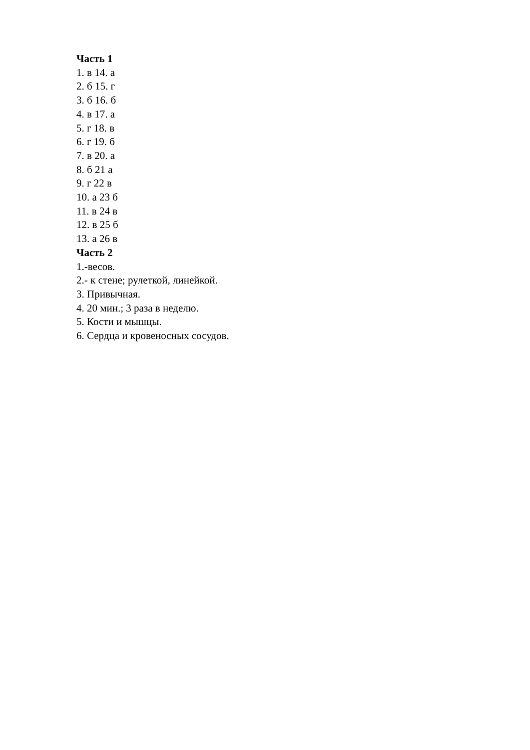Часть 1
1. в 14. а
2. б 15. г
3. б 16. б
4. в 17. а
5. г 18. в
6. г 19. б
7. в 20. а
8. б 21 а
9. г 22 в
10. а 23 б
11. в 24 в
12. в 25 б
13. а 26 в
Часть 2
1.-весов.
2.- к стене; рулеткой, линейкой.
3. Привычная.
4. 20 мин.; 3 раза в неделю.
5. Кости и мышцы.
6. Сердца и кровеносных сосудов.